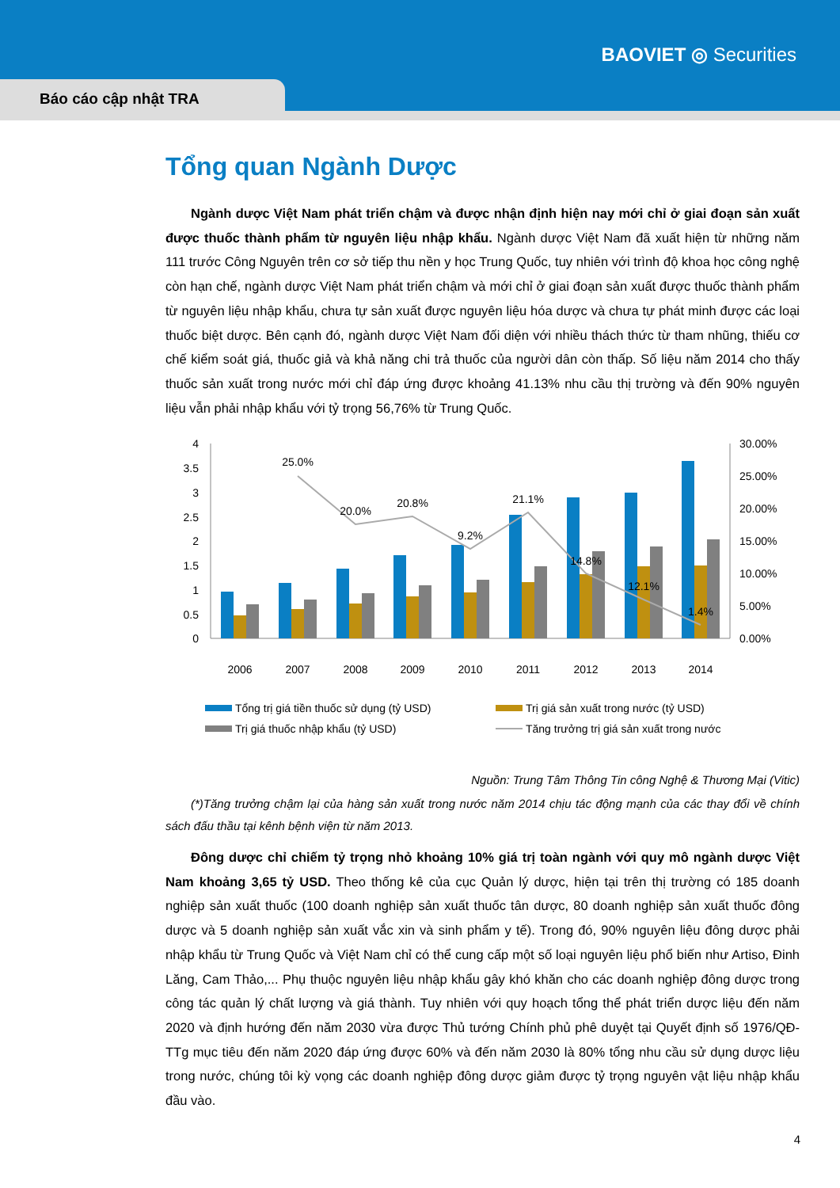BAOVIET ◎ Securities
Báo cáo cập nhật TRA
Tổng quan Ngành Dược
Ngành dược Việt Nam phát triển chậm và được nhận định hiện nay mới chỉ ở giai đoạn sản xuất được thuốc thành phẩm từ nguyên liệu nhập khẩu. Ngành dược Việt Nam đã xuất hiện từ những năm 111 trước Công Nguyên trên cơ sở tiếp thu nền y học Trung Quốc, tuy nhiên với trình độ khoa học công nghệ còn hạn chế, ngành dược Việt Nam phát triển chậm và mới chỉ ở giai đoạn sản xuất được thuốc thành phẩm từ nguyên liệu nhập khẩu, chưa tự sản xuất được nguyên liệu hóa dược và chưa tự phát minh được các loại thuốc biệt dược. Bên cạnh đó, ngành dược Việt Nam đối diện với nhiều thách thức từ tham nhũng, thiếu cơ chế kiểm soát giá, thuốc giả và khả năng chi trả thuốc của người dân còn thấp. Số liệu năm 2014 cho thấy thuốc sản xuất trong nước mới chỉ đáp ứng được khoảng 41.13% nhu cầu thị trường và đến 90% nguyên liệu vẫn phải nhập khẩu với tỷ trọng 56,76% từ Trung Quốc.
4
3.5
3
2.5
2
1.5
1
0.5
0
30.00%
25.00%
20.00%
15.00%
10.00%
5.00%
0.00%
25.0%
20.0%
20.8%
9.2%
21.1%
14.8%
12.1%
1.4%
2006
2007
2008
2009
2010
2011
2012
2013
2014
Tổng trị giá tiền thuốc sử dụng (tỷ USD)
Trị giá sản xuất trong nước (tỷ USD)
Trị giá thuốc nhập khẩu (tỷ USD)
Tăng trưởng trị giá sản xuất trong nước
Nguồn: Trung Tâm Thông Tin công Nghệ & Thương Mại (Vitic)
(*)Tăng trưởng chậm lại của hàng sản xuất trong nước năm 2014 chịu tác động mạnh của các thay đổi về chính sách đấu thầu tại kênh bệnh viện từ năm 2013.
Đông dược chỉ chiếm tỷ trọng nhỏ khoảng 10% giá trị toàn ngành với quy mô ngành dược Việt Nam khoảng 3,65 tỷ USD. Theo thống kê của cục Quản lý dược, hiện tại trên thị trường có 185 doanh nghiệp sản xuất thuốc (100 doanh nghiệp sản xuất thuốc tân dược, 80 doanh nghiệp sản xuất thuốc đông dược và 5 doanh nghiệp sản xuất vắc xin và sinh phẩm y tế). Trong đó, 90% nguyên liệu đông dược phải nhập khẩu từ Trung Quốc và Việt Nam chỉ có thể cung cấp một số loại nguyên liệu phổ biến như Artiso, Đinh Lăng, Cam Thảo,... Phụ thuộc nguyên liệu nhập khẩu gây khó khăn cho các doanh nghiệp đông dược trong công tác quản lý chất lượng và giá thành. Tuy nhiên với quy hoạch tổng thể phát triển dược liệu đến năm 2020 và định hướng đến năm 2030 vừa được Thủ tướng Chính phủ phê duyệt tại Quyết định số 1976/QĐ-TTg mục tiêu đến năm 2020 đáp ứng được 60% và đến năm 2030 là 80% tổng nhu cầu sử dụng dược liệu trong nước, chúng tôi kỳ vọng các doanh nghiệp đông dược giảm được tỷ trọng nguyên vật liệu nhập khẩu đầu vào.
4